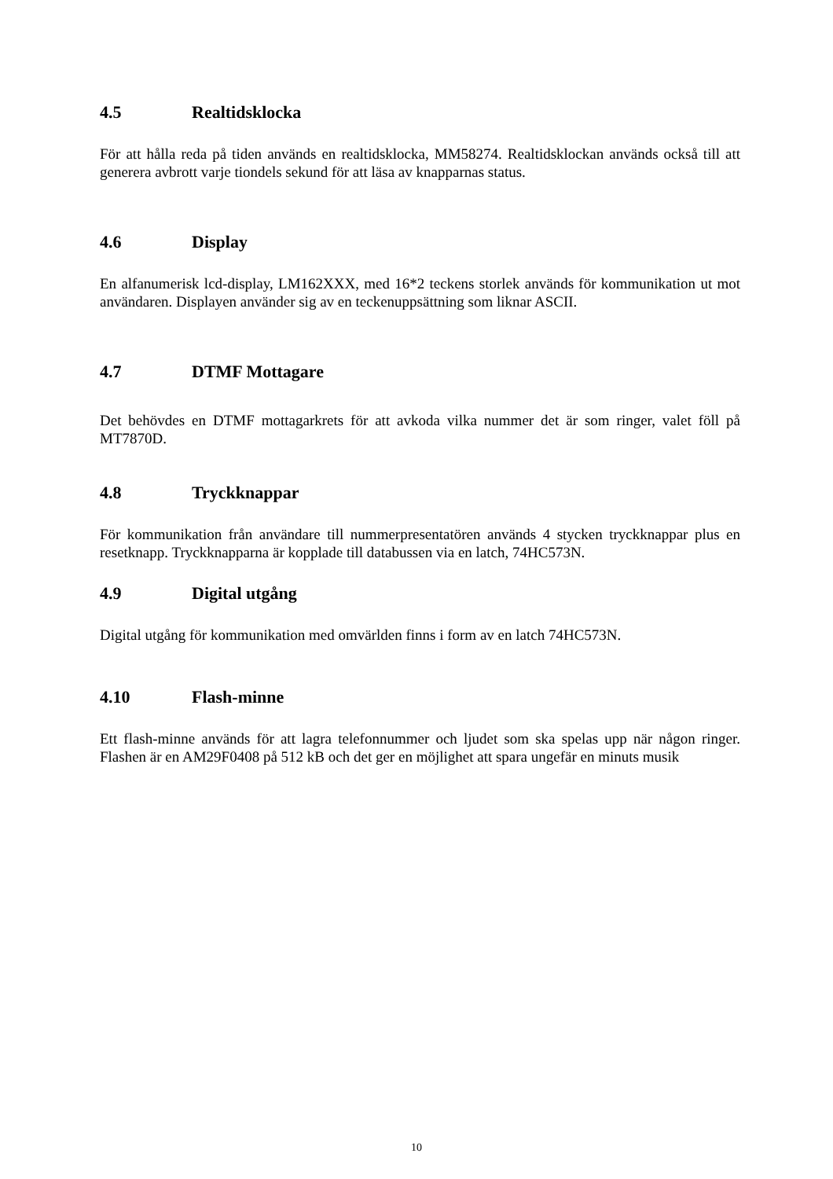4.5 Realtidsklocka
För att hålla reda på tiden används en realtidsklocka, MM58274. Realtidsklockan används också till att generera avbrott varje tiondels sekund för att läsa av knapparnas status.
4.6 Display
En alfanumerisk lcd-display, LM162XXX, med 16*2 teckens storlek används för kommunikation ut mot användaren. Displayen använder sig av en teckenuppsättning som liknar ASCII.
4.7 DTMF Mottagare
Det behövdes en DTMF mottagarkrets för att avkoda vilka nummer det är som ringer, valet föll på MT7870D.
4.8 Tryckknappar
För kommunikation från användare till nummerpresentatören används 4 stycken tryckknappar plus en resetknapp. Tryckknapparna är kopplade till databussen via en latch, 74HC573N.
4.9 Digital utgång
Digital utgång för kommunikation med omvärlden finns i form av en latch 74HC573N.
4.10 Flash-minne
Ett flash-minne används för att lagra telefonnummer och ljudet som ska spelas upp när någon ringer. Flashen är en AM29F0408 på 512 kB och det ger en möjlighet att spara ungefär en minuts musik
10